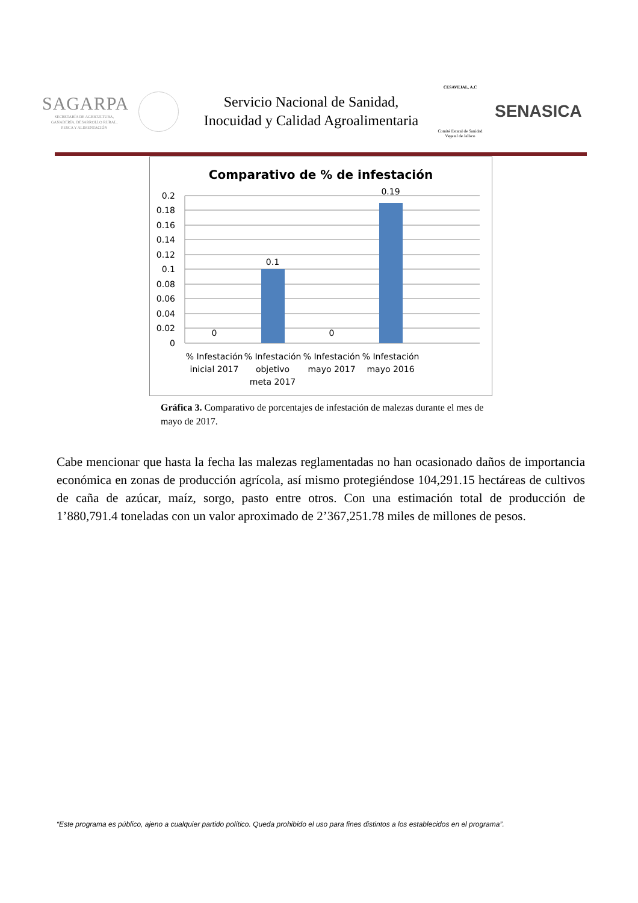SAGARPA
SECRETARÍA DE AGRICULTURA,
GANADERÍA, DESARROLLO RURAL,
PESCA Y ALIMENTACIÓN
Servicio Nacional de Sanidad,
Inocuidad y Calidad Agroalimentaria
CESAVEJAL, A.C
Comité Estatal de Sanidad Vegetal de Jalisco
SENASICA
Comparativo de % de infestación
0.2
0.18
0.16
0.14
0.12
0.1
0.08
0.06
0.04
0.02
0
0
0.1
0
0.19
% Infestación
inicial 2017
% Infestación
objetivo
meta 2017
% Infestación
mayo 2017
% Infestación
mayo 2016
Gráfica 3. Comparativo de porcentajes de infestación de malezas durante el mes de mayo de 2017.
Cabe mencionar que hasta la fecha las malezas reglamentadas no han ocasionado daños de importancia económica en zonas de producción agrícola, así mismo protegiéndose 104,291.15 hectáreas de cultivos de caña de azúcar, maíz, sorgo, pasto entre otros. Con una estimación total de producción de 1’880,791.4 toneladas con un valor aproximado de 2’367,251.78 miles de millones de pesos.
“Este programa es público, ajeno a cualquier partido político. Queda prohibido el uso para fines distintos a los establecidos en el programa”.